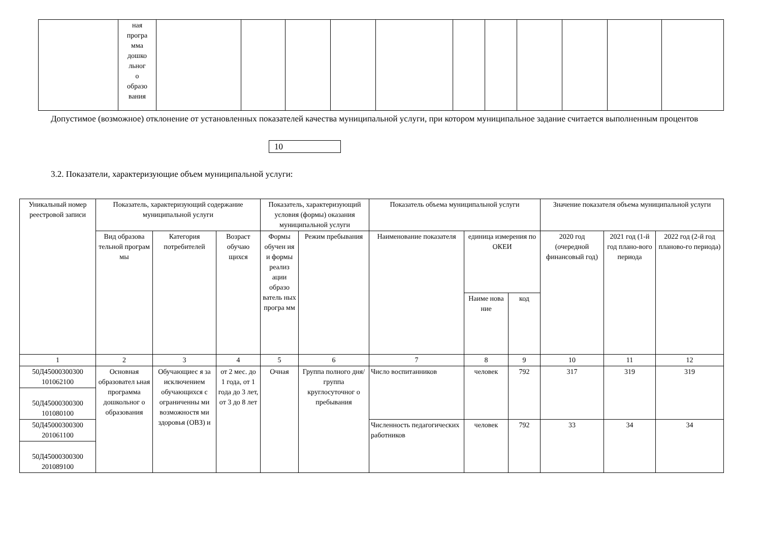| | ная програ мма дошко льног о образо вания | | | | | | | | | | | |
Допустимое (возможное) отклонение от установленных показателей качества муниципальной услуги, при котором муниципальное задание считается выполненным процентов
10
3.2. Показатели, характеризующие объем муниципальной услуги:
| Уникальный номер реестровой записи | Показатель, характеризующий содержание муниципальной услуги | | | Показатель, характеризующий условия (формы) оказания муниципальной услуги | | Показатель объема муниципальной услуги | | | Значение показателя объема муниципальной услуги | | |
| --- | --- | --- | --- | --- | --- | --- | --- | --- | --- | --- | --- |
| | Вид образова тельной програм мы | Категория потребителей | Возраст обучаю щихся | Формы обучен ия и формы реализ ации образо ватель ных програ мм | Режим пребывания | Наименование показателя | единица измерения по ОКЕИ | | 2020 год (очередной финансовый год) | 2021 год (1-й год плано-вого периода | 2022 год (2-й год планово-го периода) |
| | | | | | | | Наиме нова ние | код | | | |
| 1 | 2 | 3 | 4 | 5 | 6 | 7 | 8 | 9 | 10 | 11 | 12 |
| 50Д45000300300 101062100 | Основная образовател ьная программа дошкольног о образования | Обучающиес я за исключением обучающихся с ограниченны ми возможностя ми здоровья (ОВЗ) и | от 2 мес. до 1 года, от 1 года до 3 лет, от 3 до 8 лет | Очная | Группа полного дня/группа круглосуточног о пребывания | Число воспитанников | человек | 792 | 317 | 319 | 319 |
| 50Д45000300300 101080100 | | | | | | | | | | | |
| 50Д45000300300 201061100 | | | | | | Численность педагогических работников | человек | 792 | 33 | 34 | 34 |
| 50Д45000300300 201089100 | | | | | | | | | | | |